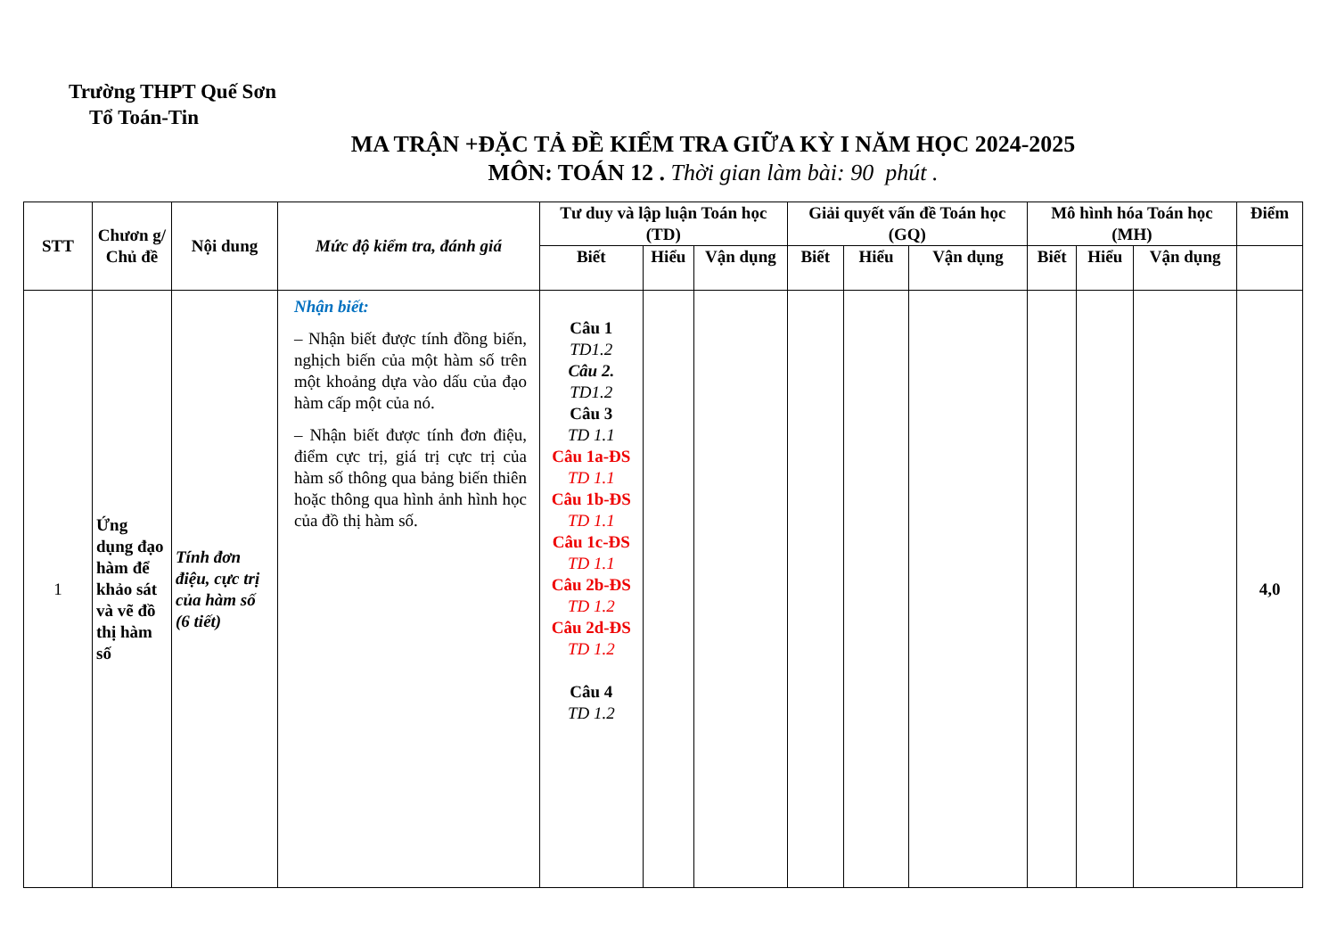Trường THPT Quế Sơn
Tổ Toán-Tin
MA TRẬN +ĐẶC TẢ ĐỀ KIỂM TRA GIỮA KỲ I NĂM HỌC 2024-2025
MÔN: TOÁN 12 . Thời gian làm bài: 90 phút .
| STT | Chươn g/ Chủ đề | Nội dung | Mức độ kiểm tra, đánh giá | Tư duy và lập luận Toán học (TD) | | | Giải quyết vấn đề Toán học (GQ) | | | Mô hình hóa Toán học (MH) | | | Điểm |
| --- | --- | --- | --- | --- | --- | --- | --- | --- | --- | --- | --- | --- | --- |
| | | | | Biết | Hiểu | Vận dụng | Biết | Hiểu | Vận dụng | Biết | Hiểu | Vận dụng | |
| 1 | Ứng dụng đạo hàm để khảo sát và vẽ đồ thị hàm số | Tính đơn điệu, cực trị của hàm số (6 tiết) | Nhận biết: – Nhận biết được tính đồng biến, nghịch biến của một hàm số trên một khoảng dựa vào dấu của đạo hàm cấp một của nó. – Nhận biết được tính đơn điệu, điểm cực trị, giá trị cực trị của hàm số thông qua bảng biến thiên hoặc thông qua hình ảnh hình học của đồ thị hàm số. | Câu 1 TD1.2 Câu 2. TD1.2 Câu 3 TD 1.1 Câu 1a-ĐS TD 1.1 Câu 1b-ĐS TD 1.1 Câu 1c-ĐS TD 1.1 Câu 2b-ĐS TD 1.2 Câu 2d-ĐS TD 1.2 Câu 4 TD 1.2 | | | | | | | | | 4,0 |